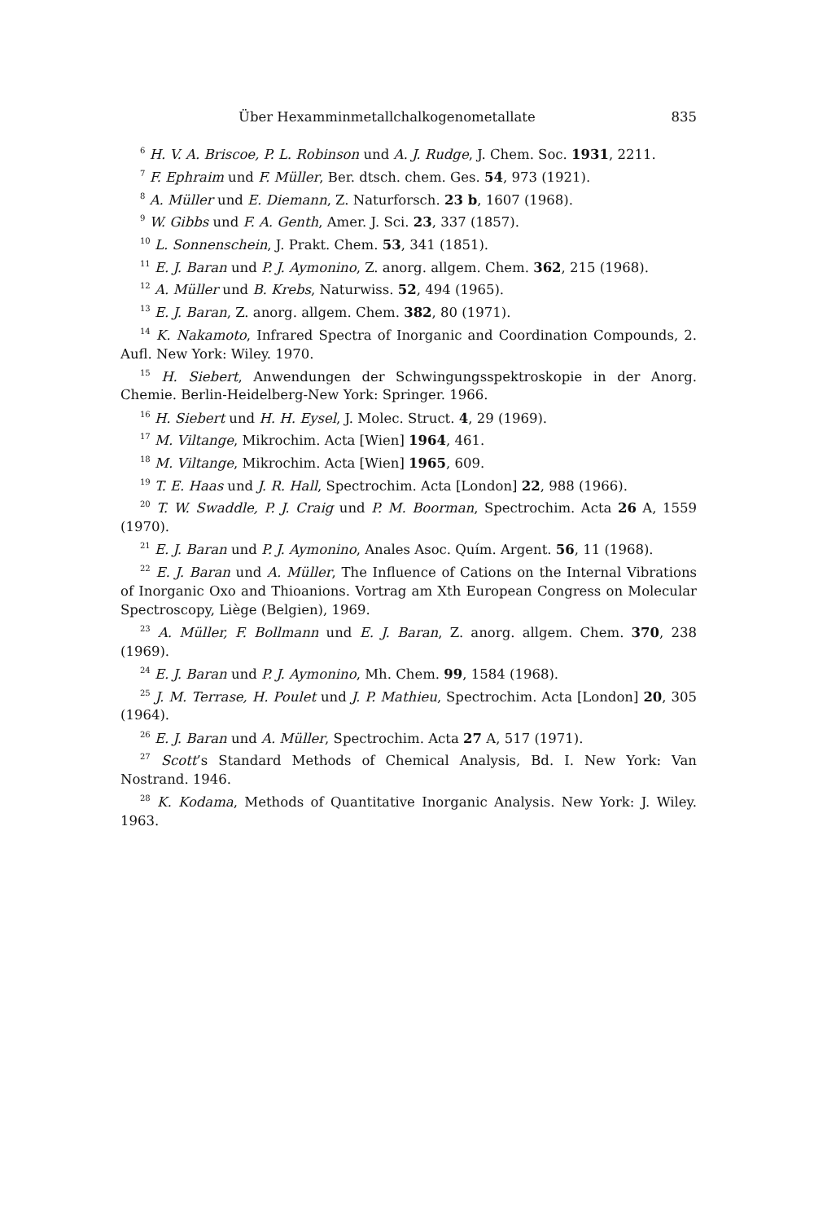Über Hexamminmetallchalkogenometallate 835
<sup>6</sup> H. V. A. Briscoe, P. L. Robinson und A. J. Rudge, J. Chem. Soc. 1931, 2211.
<sup>7</sup> F. Ephraim und F. Müller, Ber. dtsch. chem. Ges. 54, 973 (1921).
<sup>8</sup> A. Müller und E. Diemann, Z. Naturforsch. 23 b, 1607 (1968).
<sup>9</sup> W. Gibbs und F. A. Genth, Amer. J. Sci. 23, 337 (1857).
<sup>10</sup> L. Sonnenschein, J. Prakt. Chem. 53, 341 (1851).
<sup>11</sup> E. J. Baran und P. J. Aymonino, Z. anorg. allgem. Chem. 362, 215 (1968).
<sup>12</sup> A. Müller und B. Krebs, Naturwiss. 52, 494 (1965).
<sup>13</sup> E. J. Baran, Z. anorg. allgem. Chem. 382, 80 (1971).
<sup>14</sup> K. Nakamoto, Infrared Spectra of Inorganic and Coordination Compounds, 2. Aufl. New York: Wiley. 1970.
<sup>15</sup> H. Siebert, Anwendungen der Schwingungsspektroskopie in der Anorg. Chemie. Berlin-Heidelberg-New York: Springer. 1966.
<sup>16</sup> H. Siebert und H. H. Eysel, J. Molec. Struct. 4, 29 (1969).
<sup>17</sup> M. Viltange, Mikrochim. Acta [Wien] 1964, 461.
<sup>18</sup> M. Viltange, Mikrochim. Acta [Wien] 1965, 609.
<sup>19</sup> T. E. Haas und J. R. Hall, Spectrochim. Acta [London] 22, 988 (1966).
<sup>20</sup> T. W. Swaddle, P. J. Craig und P. M. Boorman, Spectrochim. Acta 26 A, 1559 (1970).
<sup>21</sup> E. J. Baran und P. J. Aymonino, Anales Asoc. Quím. Argent. 56, 11 (1968).
<sup>22</sup> E. J. Baran und A. Müller, The Influence of Cations on the Internal Vibrations of Inorganic Oxo and Thioanions. Vortrag am Xth European Congress on Molecular Spectroscopy, Liège (Belgien), 1969.
<sup>23</sup> A. Müller, F. Bollmann und E. J. Baran, Z. anorg. allgem. Chem. 370, 238 (1969).
<sup>24</sup> E. J. Baran und P. J. Aymonino, Mh. Chem. 99, 1584 (1968).
<sup>25</sup> J. M. Terrase, H. Poulet und J. P. Mathieu, Spectrochim. Acta [London] 20, 305 (1964).
<sup>26</sup> E. J. Baran und A. Müller, Spectrochim. Acta 27 A, 517 (1971).
<sup>27</sup> Scott’s Standard Methods of Chemical Analysis, Bd. I. New York: Van Nostrand. 1946.
<sup>28</sup> K. Kodama, Methods of Quantitative Inorganic Analysis. New York: J. Wiley. 1963.